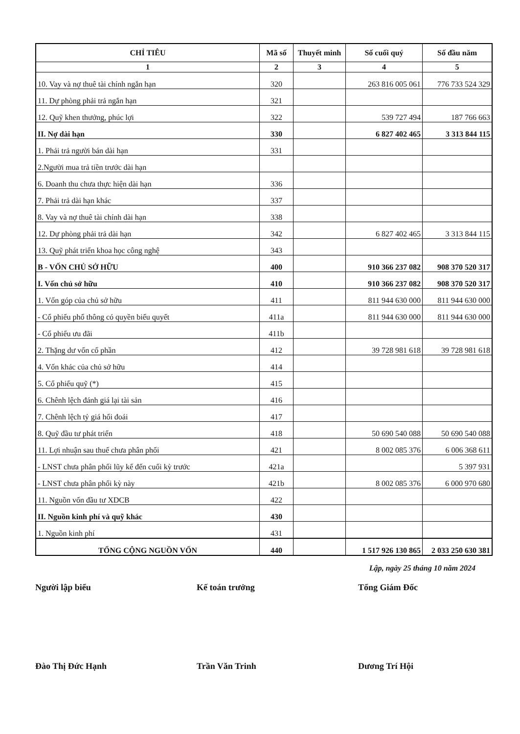| CHỈ TIÊU | Mã số | Thuyết minh | Số cuối quý | Số đầu năm |
| --- | --- | --- | --- | --- |
| 1 | 2 | 3 | 4 | 5 |
| 10. Vay và nợ thuê tài chính ngắn hạn | 320 | | 263 816 005 061 | 776 733 524 329 |
| 11. Dự phòng phải trả ngắn hạn | 321 | | | |
| 12. Quỹ khen thưởng, phúc lợi | 322 | | 539 727 494 | 187 766 663 |
| II. Nợ dài hạn | 330 | | 6 827 402 465 | 3 313 844 115 |
| 1. Phải trả người bán dài hạn | 331 | | | |
| 2.Người mua trả tiền trước dài hạn | | | | |
| 6. Doanh thu chưa thực hiện dài hạn | 336 | | | |
| 7. Phải trả dài hạn khác | 337 | | | |
| 8. Vay và nợ thuê tài chính dài hạn | 338 | | | |
| 12. Dự phòng phải trả dài hạn | 342 | | 6 827 402 465 | 3 313 844 115 |
| 13. Quỹ phát triển khoa học công nghệ | 343 | | | |
| B - VỐN CHỦ SỞ HỮU | 400 | | 910 366 237 082 | 908 370 520 317 |
| I. Vốn chủ sở hữu | 410 | | 910 366 237 082 | 908 370 520 317 |
| 1. Vốn góp của chủ sở hữu | 411 | | 811 944 630 000 | 811 944 630 000 |
| - Cổ phiếu phổ thông có quyền biểu quyết | 411a | | 811 944 630 000 | 811 944 630 000 |
| - Cổ phiếu ưu đãi | 411b | | | |
| 2. Thặng dư vốn cổ phần | 412 | | 39 728 981 618 | 39 728 981 618 |
| 4. Vốn khác của chủ sở hữu | 414 | | | |
| 5. Cổ phiếu quỹ (*) | 415 | | | |
| 6. Chênh lệch đánh giá lại tài sản | 416 | | | |
| 7. Chênh lệch tỷ giá hối đoái | 417 | | | |
| 8. Quỹ đầu tư phát triển | 418 | | 50 690 540 088 | 50 690 540 088 |
| 11. Lợi nhuận sau thuế chưa phân phối | 421 | | 8 002 085 376 | 6 006 368 611 |
| - LNST chưa phân phối lũy kế đến cuối kỳ trước | 421a | | | 5 397 931 |
| - LNST chưa phân phối kỳ này | 421b | | 8 002 085 376 | 6 000 970 680 |
| 11. Nguồn vốn đầu tư XDCB | 422 | | | |
| II. Nguồn kinh phí và quỹ khác | 430 | | | |
| 1. Nguồn kinh phí | 431 | | | |
| TỔNG CỘNG NGUỒN VỐN | 440 | | 1 517 926 130 865 | 2 033 250 630 381 |
Lập, ngày 25 tháng 10 năm 2024
Người lập biểu
Đào Thị Đức Hạnh
Kế toán trưởng
Trần Văn Trinh
Tổng Giám Đốc
Dương Trí Hội